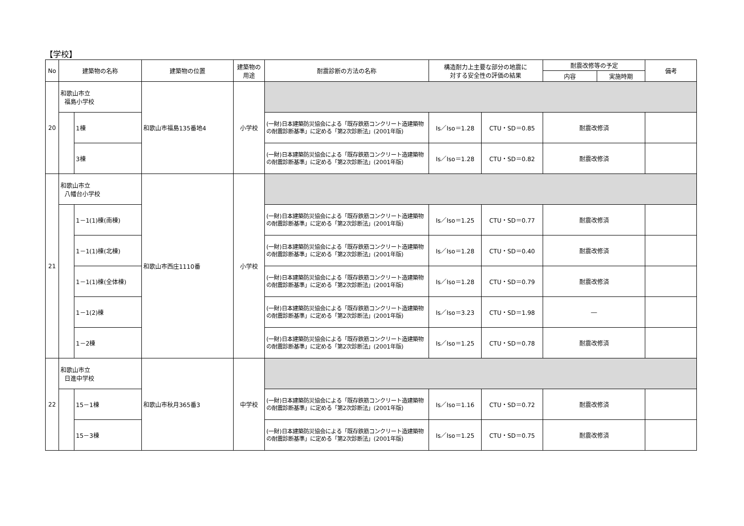【学校】
| No | 建築物の名称 | | 建築物の位置 | 建築物の 用途 | 耐震診断の方法の名称 | 構造耐力上主要な部分の地震に 対する安全性の評価の結果 | | 耐震改修等の予定 | | 備考 |
| --- | --- | --- | --- | --- | --- | --- | --- | --- | --- | --- |
| | | | | | | | | 内容 | 実施時期 | |
| 20 | 和歌山市立 福島小学校 | | 和歌山市福島135番地4 | 小学校 | | | | | | |
| | | 1棟 | | | (一財)日本建築防災協会による「既存鉄筋コンクリート造建築物の耐震診断基準」に定める「第2次診断法」(2001年版) | Is／Iso＝1.28 | CTU・SD＝0.85 | 耐震改修済 | | |
| | | 3棟 | | | (一財)日本建築防災協会による「既存鉄筋コンクリート造建築物の耐震診断基準」に定める「第2次診断法」(2001年版) | Is／Iso＝1.28 | CTU・SD＝0.82 | 耐震改修済 | | |
| 21 | 和歌山市立 八幡台小学校 | | 和歌山市西庄1110番 | 小学校 | | | | | | |
| | | 1－1(1)棟(南棟) | | | (一財)日本建築防災協会による「既存鉄筋コンクリート造建築物の耐震診断基準」に定める「第2次診断法」(2001年版) | Is／Iso＝1.25 | CTU・SD＝0.77 | 耐震改修済 | | |
| | | 1－1(1)棟(北棟) | | | (一財)日本建築防災協会による「既存鉄筋コンクリート造建築物の耐震診断基準」に定める「第2次診断法」(2001年版) | Is／Iso＝1.28 | CTU・SD＝0.40 | 耐震改修済 | | |
| | | 1－1(1)棟(全体棟) | | | (一財)日本建築防災協会による「既存鉄筋コンクリート造建築物の耐震診断基準」に定める「第2次診断法」(2001年版) | Is／Iso＝1.28 | CTU・SD＝0.79 | 耐震改修済 | | |
| | | 1－1(2)棟 | | | (一財)日本建築防災協会による「既存鉄筋コンクリート造建築物の耐震診断基準」に定める「第2次診断法」(2001年版) | Is／Iso＝3.23 | CTU・SD＝1.98 | ― | | |
| | | 1－2棟 | | | (一財)日本建築防災協会による「既存鉄筋コンクリート造建築物の耐震診断基準」に定める「第2次診断法」(2001年版) | Is／Iso＝1.25 | CTU・SD＝0.78 | 耐震改修済 | | |
| 22 | 和歌山市立 日進中学校 | | 和歌山市秋月365番3 | 中学校 | | | | | | |
| | | 15－1棟 | | | (一財)日本建築防災協会による「既存鉄筋コンクリート造建築物の耐震診断基準」に定める「第2次診断法」(2001年版) | Is／Iso＝1.16 | CTU・SD＝0.72 | 耐震改修済 | | |
| | | 15－3棟 | | | (一財)日本建築防災協会による「既存鉄筋コンクリート造建築物の耐震診断基準」に定める「第2次診断法」(2001年版) | Is／Iso＝1.25 | CTU・SD＝0.75 | 耐震改修済 | | |